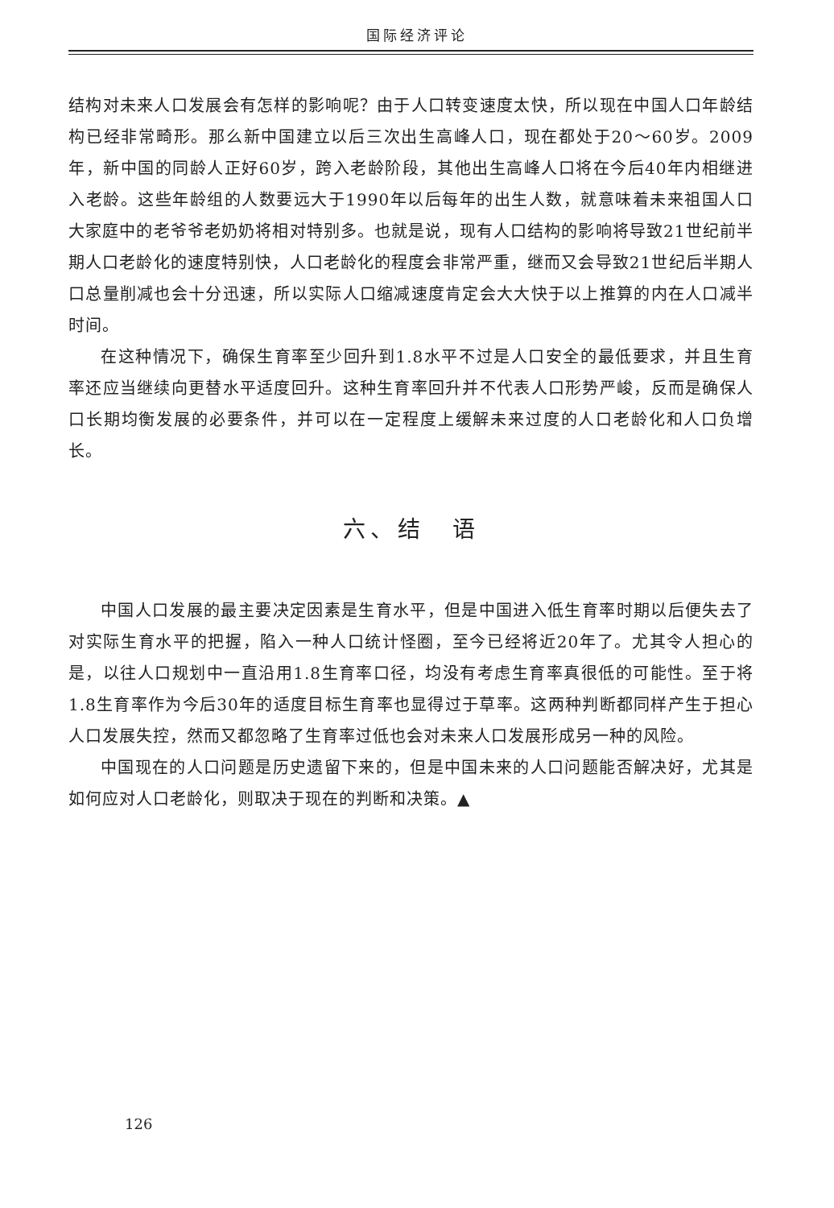国际经济评论
结构对未来人口发展会有怎样的影响呢？由于人口转变速度太快，所以现在中国人口年龄结构已经非常畸形。那么新中国建立以后三次出生高峰人口，现在都处于20～60岁。2009年，新中国的同龄人正好60岁，跨入老龄阶段，其他出生高峰人口将在今后40年内相继进入老龄。这些年龄组的人数要远大于1990年以后每年的出生人数，就意味着未来祖国人口大家庭中的老爷爷老奶奶将相对特别多。也就是说，现有人口结构的影响将导致21世纪前半期人口老龄化的速度特别快，人口老龄化的程度会非常严重，继而又会导致21世纪后半期人口总量削减也会十分迅速，所以实际人口缩减速度肯定会大大快于以上推算的内在人口减半时间。
在这种情况下，确保生育率至少回升到1.8水平不过是人口安全的最低要求，并且生育率还应当继续向更替水平适度回升。这种生育率回升并不代表人口形势严峻，反而是确保人口长期均衡发展的必要条件，并可以在一定程度上缓解未来过度的人口老龄化和人口负增长。
六、结　语
中国人口发展的最主要决定因素是生育水平，但是中国进入低生育率时期以后便失去了对实际生育水平的把握，陷入一种人口统计怪圈，至今已经将近20年了。尤其令人担心的是，以往人口规划中一直沿用1.8生育率口径，均没有考虑生育率真很低的可能性。至于将1.8生育率作为今后30年的适度目标生育率也显得过于草率。这两种判断都同样产生于担心人口发展失控，然而又都忽略了生育率过低也会对未来人口发展形成另一种的风险。
中国现在的人口问题是历史遗留下来的，但是中国未来的人口问题能否解决好，尤其是如何应对人口老龄化，则取决于现在的判断和决策。▲
126